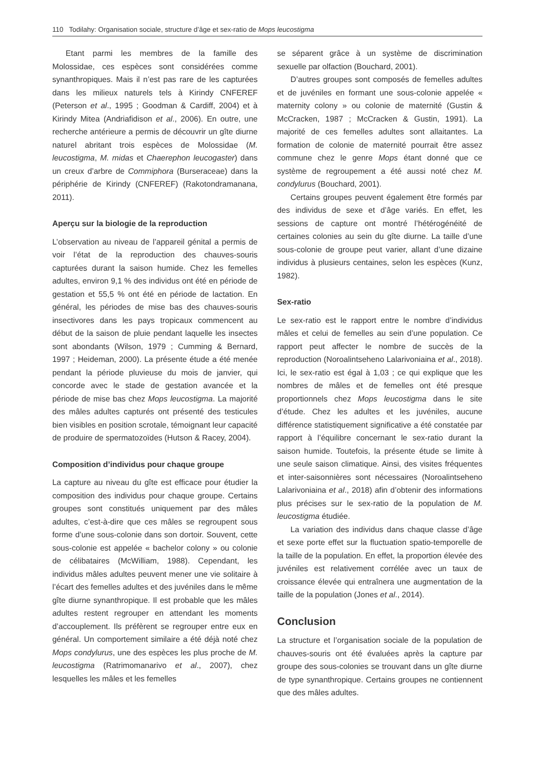110 Todilahy: Organisation sociale, structure d’âge et sex-ratio de Mops leucostigma
Etant parmi les membres de la famille des Molossidae, ces espèces sont considérées comme synanthropiques. Mais il n’est pas rare de les capturées dans les milieux naturels tels à Kirindy CNFEREF (Peterson et al., 1995 ; Goodman & Cardiff, 2004) et à Kirindy Mitea (Andriafidison et al., 2006). En outre, une recherche antérieure a permis de découvrir un gîte diurne naturel abritant trois espèces de Molossidae (M. leucostigma, M. midas et Chaerephon leucogaster) dans un creux d’arbre de Commiphora (Burseraceae) dans la périphérie de Kirindy (CNFEREF) (Rakotondramanana, 2011).
Aperçu sur la biologie de la reproduction
L’observation au niveau de l’appareil génital a permis de voir l’état de la reproduction des chauves-souris capturées durant la saison humide. Chez les femelles adultes, environ 9,1 % des individus ont été en période de gestation et 55,5 % ont été en période de lactation. En général, les périodes de mise bas des chauves-souris insectivores dans les pays tropicaux commencent au début de la saison de pluie pendant laquelle les insectes sont abondants (Wilson, 1979 ; Cumming & Bernard, 1997 ; Heideman, 2000). La présente étude a été menée pendant la période pluvieuse du mois de janvier, qui concorde avec le stade de gestation avancée et la période de mise bas chez Mops leucostigma. La majorité des mâles adultes capturés ont présenté des testicules bien visibles en position scrotale, témoignant leur capacité de produire de spermatozoïdes (Hutson & Racey, 2004).
Composition d’individus pour chaque groupe
La capture au niveau du gîte est efficace pour étudier la composition des individus pour chaque groupe. Certains groupes sont constitués uniquement par des mâles adultes, c’est-à-dire que ces mâles se regroupent sous forme d’une sous-colonie dans son dortoir. Souvent, cette sous-colonie est appelée « bachelor colony » ou colonie de célibataires (McWilliam, 1988). Cependant, les individus mâles adultes peuvent mener une vie solitaire à l’écart des femelles adultes et des juvéniles dans le même gîte diurne synanthropique. Il est probable que les mâles adultes restent regrouper en attendant les moments d’accouplement. Ils préfèrent se regrouper entre eux en général. Un comportement similaire a été déjà noté chez Mops condylurus, une des espèces les plus proche de M. leucostigma (Ratrimomanarivo et al., 2007), chez lesquelles les mâles et les femelles
se séparent grâce à un système de discrimination sexuelle par olfaction (Bouchard, 2001).
D’autres groupes sont composés de femelles adultes et de juvéniles en formant une sous-colonie appelée « maternity colony » ou colonie de maternité (Gustin & McCracken, 1987 ; McCracken & Gustin, 1991). La majorité de ces femelles adultes sont allaitantes. La formation de colonie de maternité pourrait être assez commune chez le genre Mops étant donné que ce système de regroupement a été aussi noté chez M. condylurus (Bouchard, 2001).
Certains groupes peuvent également être formés par des individus de sexe et d’âge variés. En effet, les sessions de capture ont montré l’hétérogénéité de certaines colonies au sein du gîte diurne. La taille d’une sous-colonie de groupe peut varier, allant d’une dizaine individus à plusieurs centaines, selon les espèces (Kunz, 1982).
Sex-ratio
Le sex-ratio est le rapport entre le nombre d’individus mâles et celui de femelles au sein d’une population. Ce rapport peut affecter le nombre de succès de la reproduction (Noroalintseheno Lalarivoniaina et al., 2018). Ici, le sex-ratio est égal à 1,03 ; ce qui explique que les nombres de mâles et de femelles ont été presque proportionnels chez Mops leucostigma dans le site d’étude. Chez les adultes et les juvéniles, aucune différence statistiquement significative a été constatée par rapport à l’équilibre concernant le sex-ratio durant la saison humide. Toutefois, la présente étude se limite à une seule saison climatique. Ainsi, des visites fréquentes et inter-saisonnières sont nécessaires (Noroalintseheno Lalarivoniaina et al., 2018) afin d’obtenir des informations plus précises sur le sex-ratio de la population de M. leucostigma étudiée.
La variation des individus dans chaque classe d’âge et sexe porte effet sur la fluctuation spatio-temporelle de la taille de la population. En effet, la proportion élevée des juvéniles est relativement corrélée avec un taux de croissance élevée qui entraînera une augmentation de la taille de la population (Jones et al., 2014).
Conclusion
La structure et l’organisation sociale de la population de chauves-souris ont été évaluées après la capture par groupe des sous-colonies se trouvant dans un gîte diurne de type synanthropique. Certains groupes ne contiennent que des mâles adultes.